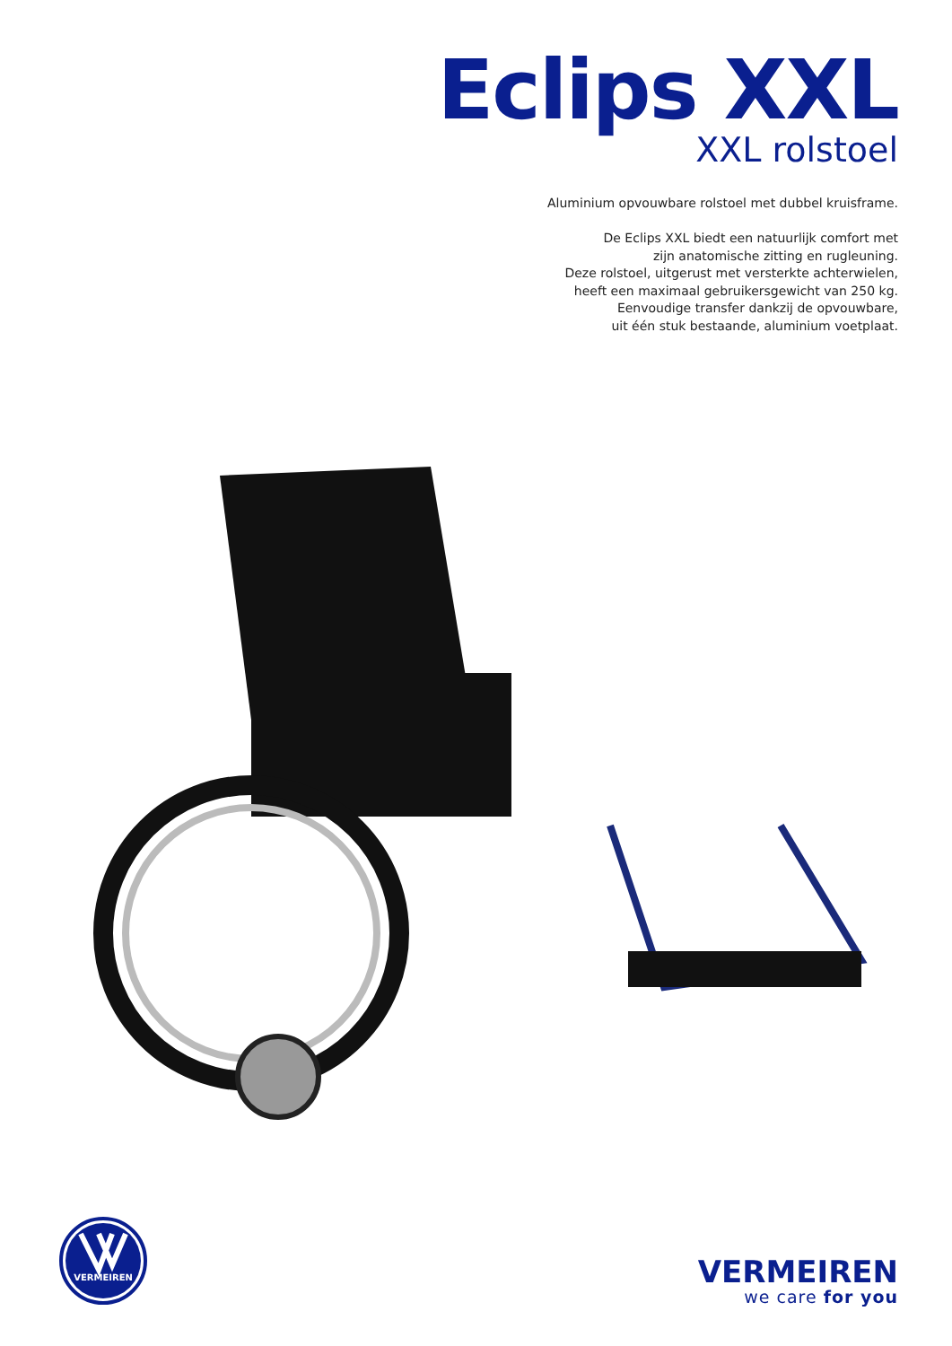Eclips XXL
XXL rolstoel
Aluminium opvouwbare rolstoel met dubbel kruisframe.
De Eclips XXL biedt een natuurlijk comfort met
zijn anatomische zitting en rugleuning.
Deze rolstoel, uitgerust met versterkte achterwielen,
heeft een maximaal gebruikersgewicht van 250 kg.
Eenvoudige transfer dankzij de opvouwbare,
uit één stuk bestaande, aluminium voetplaat.
VERMEIREN
VERMEIREN
we care for you